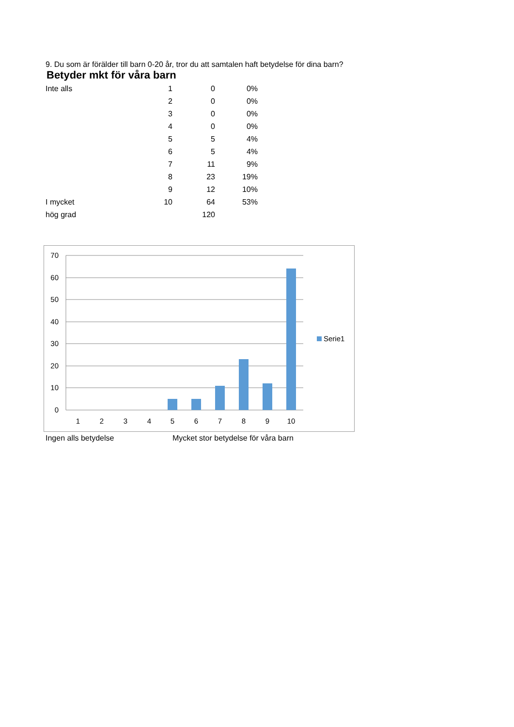9. Du som är förälder till barn 0-20 år, tror du att samtalen haft betydelse för dina barn?
Betyder mkt för våra barn
| Inte alls | 1 | 0 | 0% |
| | 2 | 0 | 0% |
| | 3 | 0 | 0% |
| | 4 | 0 | 0% |
| | 5 | 5 | 4% |
| | 6 | 5 | 4% |
| | 7 | 11 | 9% |
| | 8 | 23 | 19% |
| | 9 | 12 | 10% |
| I mycket | 10 | 64 | 53% |
| hög grad | | 120 | |
70
60
50
40
30
20
10
0
1
2
3
4
5
6
7
8
9
10
Serie1
Ingen alls betydelse Mycket stor betydelse för våra barn